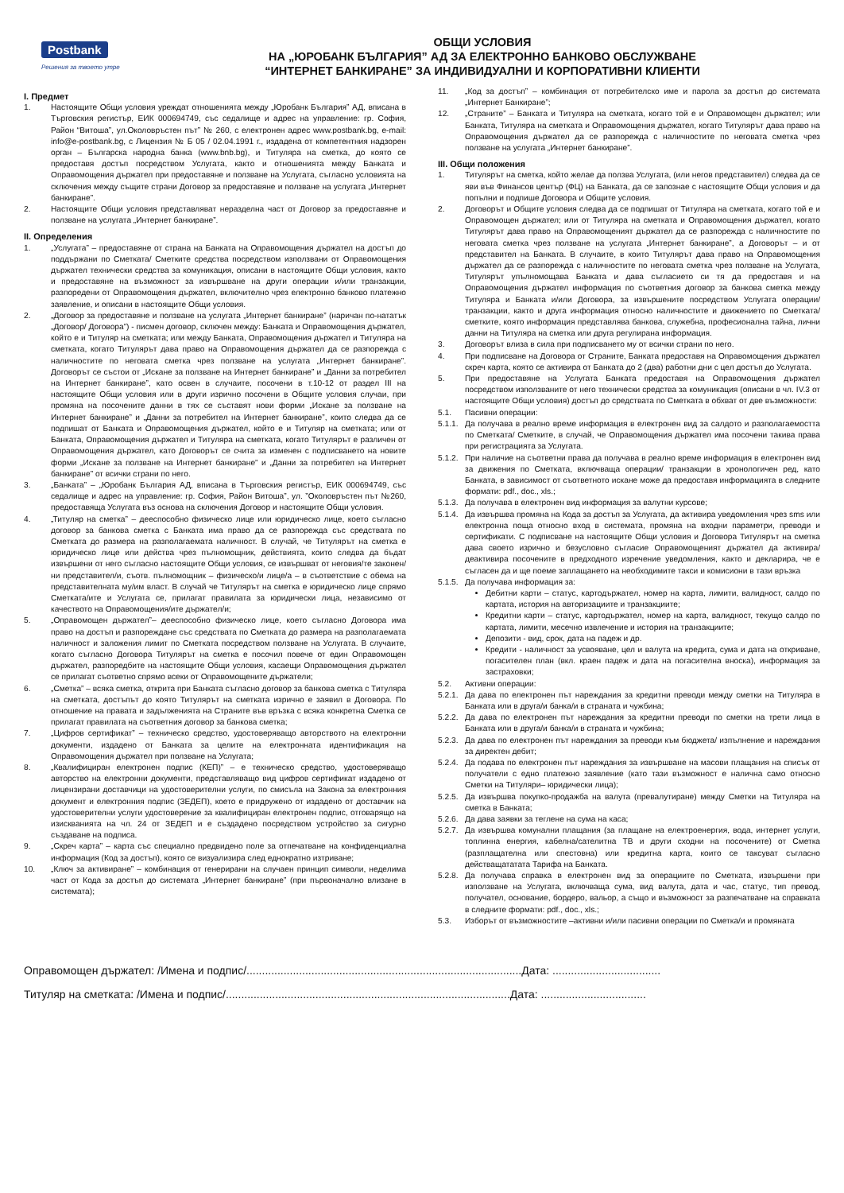Postbank
Решения за твоето утре
ОБЩИ УСЛОВИЯ
НА „ЮРОБАНК БЪЛГАРИЯ” АД ЗА ЕЛЕКТРОННО БАНКОВО ОБСЛУЖВАНЕ
“ИНТЕРНЕТ БАНКИРАНЕ” ЗА ИНДИВИДУАЛНИ И КОРПОРАТИВНИ КЛИЕНТИ
I. Предмет
1. Настоящите Общи условия уреждат отношенията между „Юробанк България” АД, вписана в Търговския регистър, ЕИК 000694749, със седалище и адрес на управление: гр. София, Район “Витоша”, ул.Околовръстен път” № 260, с електронен адрес www.postbank.bg, e-mail: info@e-postbank.bg, с Лицензия № Б 05 / 02.04.1991 г., издадена от компетентния надзорен орган – Българска народна банка (www.bnb.bg), и Титуляра на сметка, до която се предоставя достъп посредством Услугата, както и отношенията между Банката и Оправомощения държател при предоставяне и ползване на Услугата, съгласно условията на сключения между същите страни Договор за предоставяне и ползване на услугата „Интернет банкиране”.
2. Настоящите Общи условия представляват неразделна част от Договор за предоставяне и ползване на услугата „Интернет банкиране”.
II. Определения
1. „Услугата” – предоставяне от страна на Банката на Оправомощения държател на достъп до поддържани по Сметката/ Сметките средства посредством използвани от Оправомощения държател технически средства за комуникация, описани в настоящите Общи условия, както и предоставяне на възможност за извършване на други операции и/или транзакции, разпоредени от Оправомощения държател, включително чрез електронно банково платежно заявление, и описани в настоящите Общи условия.
2. „Договор за предоставяне и ползване на услугата „Интернет банкиране” (наричан по-нататък „Договор/ Договора”) - писмен договор, сключен между: Банката и Оправомощения държател, който е и Титуляр на сметката; или между Банката, Оправомощения държател и Титуляра на сметката, когато Титулярът дава право на Оправомощения държател да се разпорежда с наличностите по неговата сметка чрез ползване на услугата „Интернет банкиране”. Договорът се състои от „Искане за ползване на Интернет банкиране” и „Данни за потребител на Интернет банкиране”, като освен в случаите, посочени в т.10-12 от раздел III на настоящите Общи условия или в други изрично посочени в Общите условия случаи, при промяна на посочените данни в тях се съставят нови форми „Искане за ползване на Интернет банкиране” и „Данни за потребител на Интернет банкиране”, които следва да се подпишат от Банката и Оправомощения държател, който е и Титуляр на сметката; или от Банката, Оправомощения държател и Титуляра на сметката, когато Титулярът е различен от Оправомощения държател, като Договорът се счита за изменен с подписването на новите форми „Искане за ползване на Интернет банкиране” и „Данни за потребител на Интернет банкиране” от всички страни по него.
3. „Банката” – „Юробанк България АД, вписана в Търговския регистър, ЕИК 000694749, със седалище и адрес на управление: гр. София, Район Витоша”, ул. ”Околовръстен път №260, предоставяща Услугата въз основа на сключения Договор и настоящите Общи условия.
4. „Титуляр на сметка” – дееспособно физическо лице или юридическо лице, което съгласно договор за банкова сметка с Банката има право да се разпорежда със средствата по Сметката до размера на разполагаемата наличност. В случай, че Титулярът на сметка е юридическо лице или действа чрез пълномощник, действията, които следва да бъдат извършени от него съгласно настоящите Общи условия, се извършват от неговия/те законен/ни представител/и, съотв. пълномощник – физическо/и лице/а – в съответствие с обема на представителната му/им власт. В случай че Титулярът на сметка е юридическо лице спрямо Сметката/ите и Услугата се, прилагат правилата за юридически лица, независимо от качеството на Оправомощения/ите държател/и;
5. „Оправомощен държател”– дееспособно физическо лице, което съгласно Договора има право на достъп и разпореждане със средствата по Сметката до размера на разполагаемата наличност и заложения лимит по Сметката посредством ползване на Услугата. В случаите, когато съгласно Договора Титулярът на сметка е посочил повече от един Оправомощен държател, разпоредбите на настоящите Общи условия, касаещи Оправомощения държател се прилагат съответно спрямо всеки от Оправомощените държатели;
6. „Сметка” – всяка сметка, открита при Банката съгласно договор за банкова сметка с Титуляра на сметката, достъпът до която Титулярът на сметката изрично е заявил в Договора. По отношение на правата и задълженията на Страните във връзка с всяка конкретна Сметка се прилагат правилата на съответния договор за банкова сметка;
7. „Цифров сертификат” – техническо средство, удостоверяващо авторството на електронни документи, издадено от Банката за целите на електронната идентификация на Оправомощения държател при ползване на Услугата;
8. „Квалифициран електронен подпис (КЕП)” – е техническо средство, удостоверяващо авторство на електронни документи, представляващо вид цифров сертификат издадено от лицензирани доставчици на удостоверителни услуги, по смисъла на Закона за електронния документ и електронния подпис (ЗЕДЕП), което е придружено от издадено от доставчик на удостоверителни услуги удостоверение за квалифициран електронен подпис, отговарящо на изискванията на чл. 24 от ЗЕДЕП и е създадено посредством устройство за сигурно създаване на подписа.
9. „Скреч карта” – карта със специално предвидено поле за отпечатване на конфиденциална информация (Код за достъп), която се визуализира след еднократно изтриване;
10. „Ключ за активиране” – комбинация от генерирани на случаен принцип символи, неделима част от Кода за достъп до системата „Интернет банкиране” (при първоначално влизане в системата);
11. „Код за достъп” – комбинация от потребителско име и парола за достъп до системата „Интернет Банкиране”;
12. „Страните” – Банката и Титуляра на сметката, когато той е и Оправомощен държател; или Банката, Титуляра на сметката и Оправомощения държател, когато Титулярът дава право на Оправомощения държател да се разпорежда с наличностите по неговата сметка чрез ползване на услугата „Интернет банкиране”.
III. Общи положения
1. Титулярът на сметка, който желае да ползва Услугата, (или негов представител) следва да се яви във Финансов център (ФЦ) на Банката, да се запознае с настоящите Общи условия и да попълни и подпише Договора и Общите условия.
2. Договорът и Общите условия следва да се подпишат от Титуляра на сметката, когато той е и Оправомощен държател; или от Титуляра на сметката и Оправомощения държател, когато Титулярът дава право на Оправомощеният държател да се разпорежда с наличностите по неговата сметка чрез ползване на услугата „Интернет банкиране”, а Договорът – и от представител на Банката. В случаите, в които Титулярът дава право на Оправомощения държател да се разпорежда с наличностите по неговата сметка чрез ползване на Услугата, Титулярът упълномощава Банката и дава съгласието си тя да предоставя и на Оправомощения държател информация по съответния договор за банкова сметка между Титуляра и Банката и/или Договора, за извършените посредством Услугата операции/ транзакции, както и друга информация относно наличностите и движението по Сметката/ сметките, която информация представлява банкова, служебна, професионална тайна, лични данни на Титуляра на сметка или друга регулирана информация.
3. Договорът влиза в сила при подписването му от всички страни по него.
4. При подписване на Договора от Страните, Банката предоставя на Оправомощения държател скреч карта, която се активира от Банката до 2 (два) работни дни с цел достъп до Услугата.
5. При предоставяне на Услугата Банката предоставя на Оправомощения държател посредством използваните от него технически средства за комуникация (описани в чл. IV.3 от настоящите Общи условия) достъп до средствата по Сметката в обхват от две възможности:
5.1. Пасивни операции:
5.1.1. Да получава в реално време информация в електронен вид за салдото и разполагаемостта по Сметката/ Сметките, в случай, че Оправомощения държател има посочени такива права при регистрацията за Услугата.
5.1.2. При наличие на съответни права да получава в реално време информация в електронен вид за движения по Сметката, включваща операции/ транзакции в хронологичен ред, като Банката, в зависимост от съответното искане може да предоставя информацията в следните формати: pdf., doc., xls.;
5.1.3. Да получава в електронен вид информация за валутни курсове;
5.1.4. Да извършва промяна на Кода за достъп за Услугата, да активира уведомления чрез sms или електронна поща относно вход в системата, промяна на входни параметри, преводи и сертификати. С подписване на настоящите Общи условия и Договора Титулярът на сметка дава своето изрично и безусловно съгласие Оправомощеният държател да активира/деактивира посочените в предходното изречение уведомления, както и декларира, че е съгласен да и ще поеме заплащането на необходимите такси и комисиони в тази връзка
5.1.5. Да получава информация за:
Дебитни карти – статус, картодържател, номер на карта, лимити, валидност, салдо по картата, история на авторизациите и транзакциите;
Кредитни карти – статус, картодържател, номер на карта, валидност, текущо салдо по картата, лимити, месечно извлечение и история на транзакциите;
Депозити - вид, срок, дата на падеж и др.
Кредити - наличност за усвояване, цел и валута на кредита, сума и дата на откриване, погасителен план (вкл. краен падеж и дата на погасителна вноска), информация за застраховки;
5.2. Активни операции:
5.2.1. Да дава по електронен път нареждания за кредитни преводи между сметки на Титуляра в Банката или в друга/и банка/и в страната и чужбина;
5.2.2. Да дава по електронен път нареждания за кредитни преводи по сметки на трети лица в Банката или в друга/и банка/и в страната и чужбина;
5.2.3. Да дава по електронен път нареждания за преводи към бюджета/ изпълнение и нареждания за директен дебит;
5.2.4. Да подава по електронен път нареждания за извършване на масови плащания на списък от получатели с едно платежно заявление (като тази възможност е налична само относно Сметки на Титуляри– юридически лица);
5.2.5. Да извършва покупко-продажба на валута (превалутиране) между Сметки на Титуляра на сметка в Банката;
5.2.6. Да дава заявки за теглене на сума на каса;
5.2.7. Да извършва комунални плащания (за плащане на електроенергия, вода, интернет услуги, топлинна енергия, кабелна/сателитна ТВ и други сходни на посочените) от Сметка (разплащателна или спестовна) или кредитна карта, които се таксуват съгласно действащататата Тарифа на Банката.
5.2.8. Да получава справка в електронен вид за операциите по Сметката, извършени при използване на Услугата, включваща сума, вид валута, дата и час, статус, тип превод, получател, основание, бордеро, вальор, а също и възможност за разпечатване на справката в следните формати: pdf., doc., xls.;
5.3. Изборът от възможностите –активни и/или пасивни операции по Сметка/и и промяната
Оправомощен държател: /Имена и подпис/.........................................................................................Дата: ...................................
Титуляр на сметката: /Имена и подпис/............................................................................................Дата: ..................................